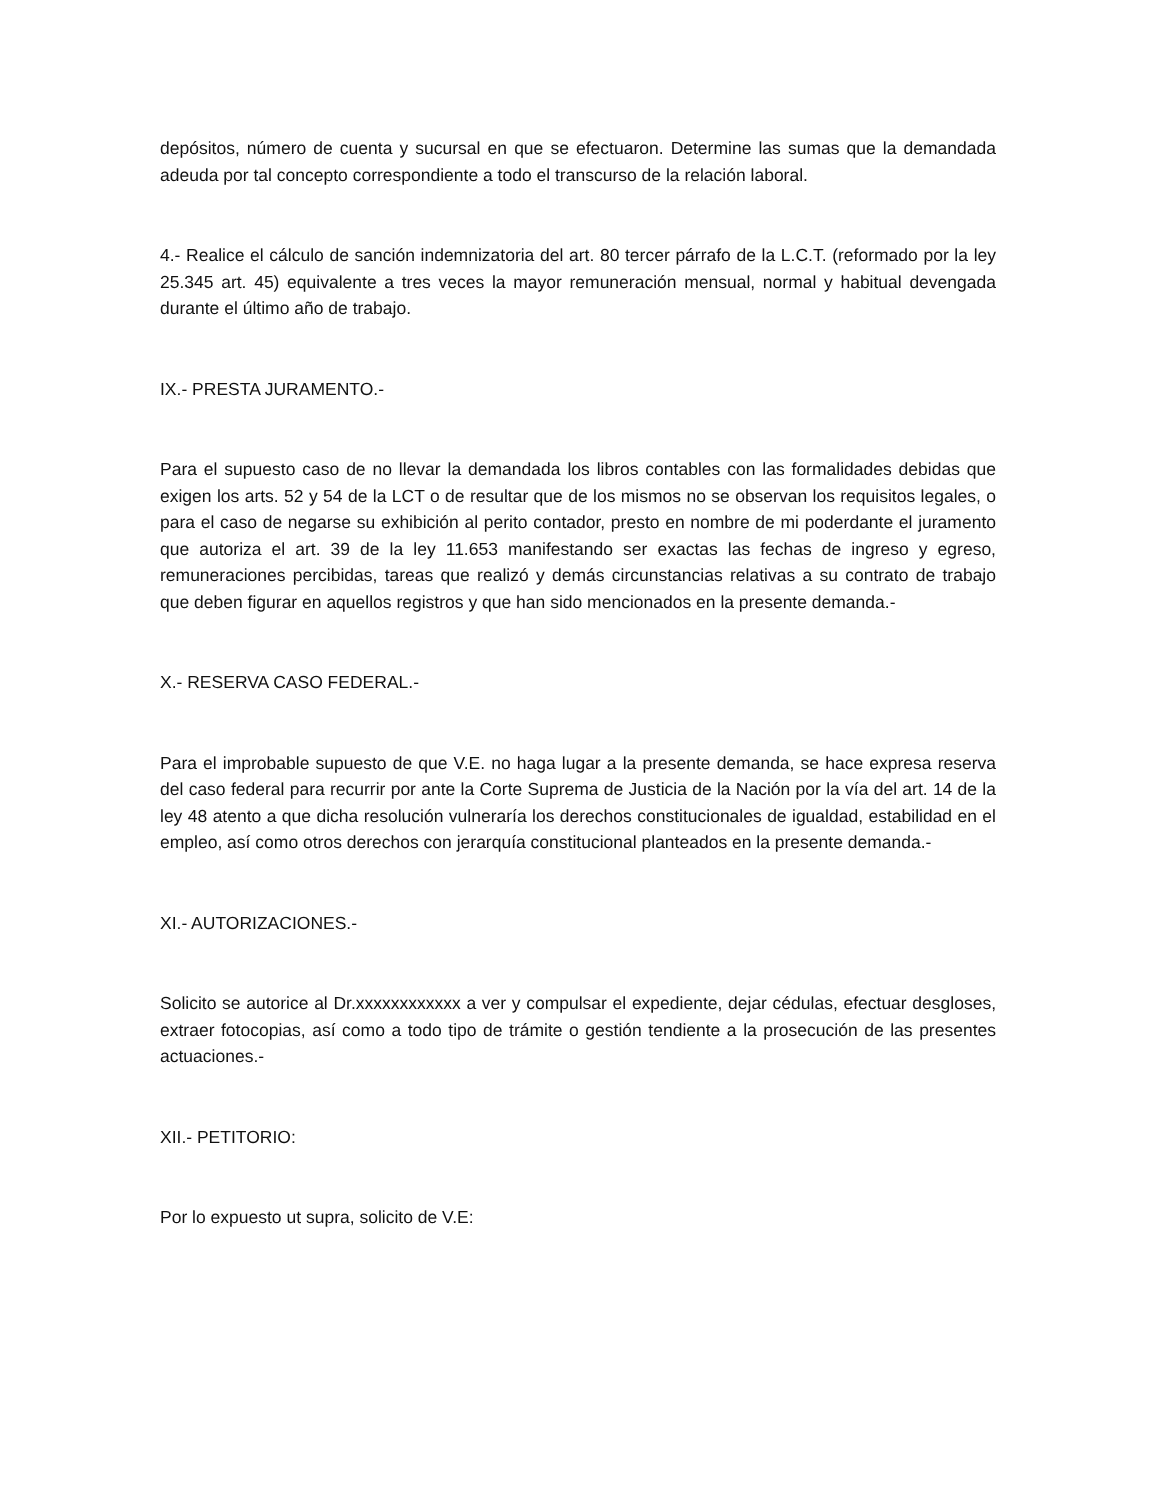depósitos, número de cuenta y sucursal en que se efectuaron. Determine las sumas que la demandada adeuda por tal concepto correspondiente a todo el transcurso de la relación laboral.
4.- Realice el cálculo de sanción indemnizatoria del art. 80 tercer párrafo de la L.C.T. (reformado por la ley 25.345 art. 45) equivalente a tres veces la mayor remuneración mensual, normal y habitual devengada durante el último año de trabajo.
IX.- PRESTA JURAMENTO.-
Para el supuesto caso de no llevar la demandada los libros contables con las formalidades debidas que exigen los arts. 52 y 54 de la LCT o de resultar que de los mismos no se observan los requisitos legales, o para el caso de negarse su exhibición al perito contador, presto en nombre de mi poderdante el juramento que autoriza el art. 39 de la ley 11.653 manifestando ser exactas las fechas de ingreso y egreso, remuneraciones percibidas, tareas que realizó y demás circunstancias relativas a su contrato de trabajo que deben figurar en aquellos registros y que han sido mencionados en la presente demanda.-
X.- RESERVA CASO FEDERAL.-
Para el improbable supuesto de que V.E. no haga lugar a la presente demanda, se hace expresa reserva del caso federal para recurrir por ante la Corte Suprema de Justicia de la Nación por la vía del art. 14 de la ley 48 atento a que dicha resolución vulneraría los derechos constitucionales de igualdad, estabilidad en el empleo, así como otros derechos con jerarquía constitucional planteados en la presente demanda.-
XI.- AUTORIZACIONES.-
Solicito se autorice al Dr.xxxxxxxxxxxx a ver y compulsar el expediente, dejar cédulas, efectuar desgloses, extraer fotocopias, así como a todo tipo de trámite o gestión tendiente a la prosecución de las presentes actuaciones.-
XII.- PETITORIO:
Por lo expuesto ut supra, solicito de V.E: